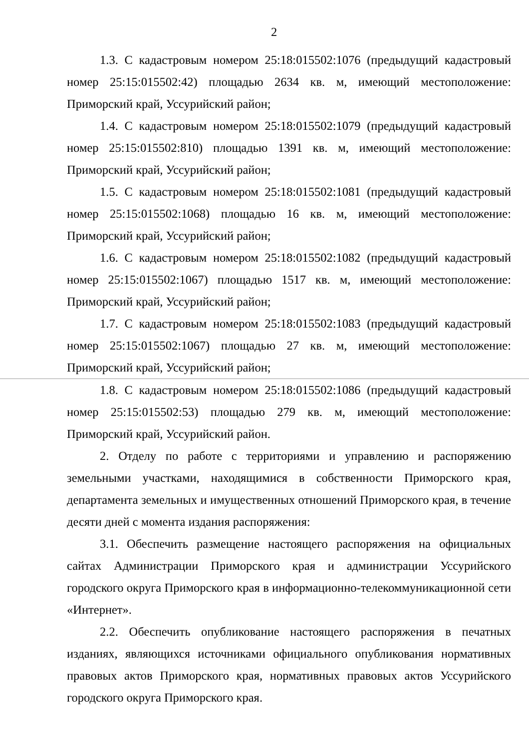2
1.3. С кадастровым номером 25:18:015502:1076 (предыдущий кадастровый номер 25:15:015502:42) площадью 2634 кв. м, имеющий местоположение: Приморский край, Уссурийский район;
1.4. С кадастровым номером 25:18:015502:1079 (предыдущий кадастровый номер 25:15:015502:810) площадью 1391 кв. м, имеющий местоположение: Приморский край, Уссурийский район;
1.5. С кадастровым номером 25:18:015502:1081 (предыдущий кадастровый номер 25:15:015502:1068) площадью 16 кв. м, имеющий местоположение: Приморский край, Уссурийский район;
1.6. С кадастровым номером 25:18:015502:1082 (предыдущий кадастровый номер 25:15:015502:1067) площадью 1517 кв. м, имеющий местоположение: Приморский край, Уссурийский район;
1.7. С кадастровым номером 25:18:015502:1083 (предыдущий кадастровый номер 25:15:015502:1067) площадью 27 кв. м, имеющий местоположение: Приморский край, Уссурийский район;
1.8. С кадастровым номером 25:18:015502:1086 (предыдущий кадастровый номер 25:15:015502:53) площадью 279 кв. м, имеющий местоположение: Приморский край, Уссурийский район.
2. Отделу по работе с территориями и управлению и распоряжению земельными участками, находящимися в собственности Приморского края, департамента земельных и имущественных отношений Приморского края, в течение десяти дней с момента издания распоряжения:
3.1. Обеспечить размещение настоящего распоряжения на официальных сайтах Администрации Приморского края и администрации Уссурийского городского округа Приморского края в информационно-телекоммуникационной сети «Интернет».
2.2. Обеспечить опубликование настоящего распоряжения в печатных изданиях, являющихся источниками официального опубликования нормативных правовых актов Приморского края, нормативных правовых актов Уссурийского городского округа Приморского края.